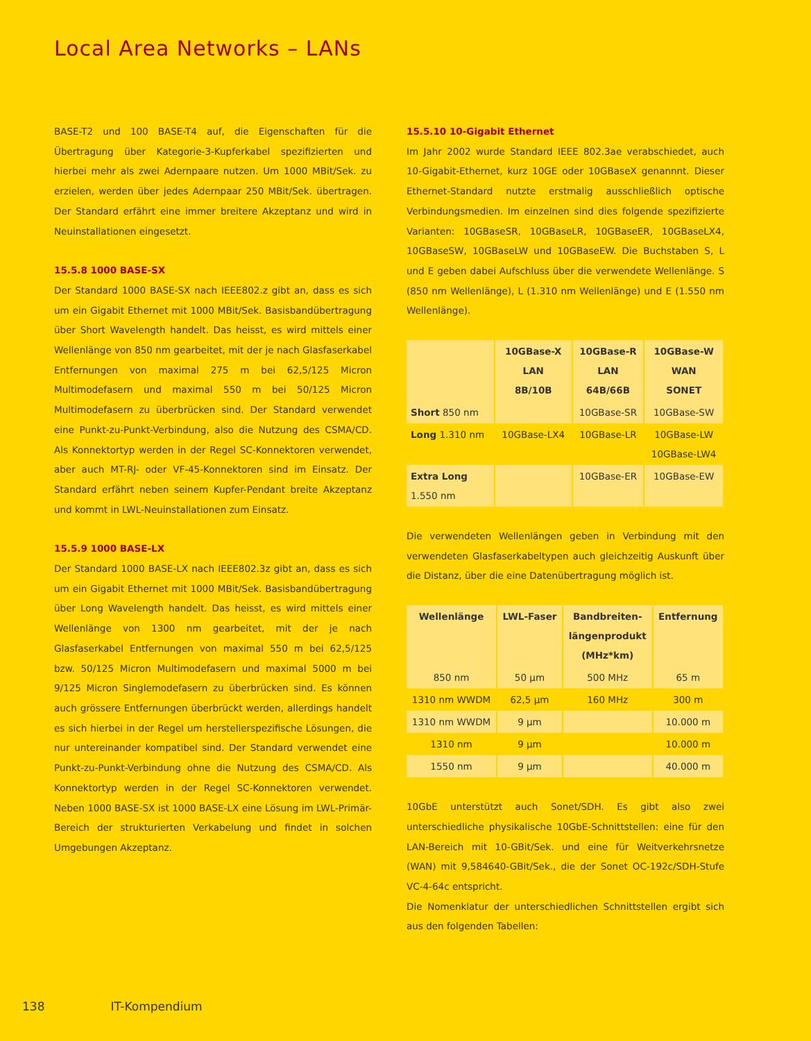Local Area Networks – LANs
BASE-T2 und 100 BASE-T4 auf, die Eigenschaften für die Übertragung über Kategorie-3-Kupferkabel spezifizierten und hierbei mehr als zwei Adernpaare nutzen. Um 1000 MBit/Sek. zu erzielen, werden über jedes Adernpaar 250 MBit/Sek. übertragen. Der Standard erfährt eine immer breitere Akzeptanz und wird in Neuinstallationen eingesetzt.
15.5.8 1000 BASE-SX
Der Standard 1000 BASE-SX nach IEEE802.z gibt an, dass es sich um ein Gigabit Ethernet mit 1000 MBit/Sek. Basisbandübertragung über Short Wavelength handelt. Das heisst, es wird mittels einer Wellenlänge von 850 nm gearbeitet, mit der je nach Glasfaserkabel Entfernungen von maximal 275 m bei 62,5/125 Micron Multimodefasern und maximal 550 m bei 50/125 Micron Multimodefasern zu überbrücken sind. Der Standard verwendet eine Punkt-zu-Punkt-Verbindung, also die Nutzung des CSMA/CD. Als Konnektortyp werden in der Regel SC-Konnektoren verwendet, aber auch MT-RJ- oder VF-45-Konnektoren sind im Einsatz. Der Standard erfährt neben seinem Kupfer-Pendant breite Akzeptanz und kommt in LWL-Neuinstallationen zum Einsatz.
15.5.9 1000 BASE-LX
Der Standard 1000 BASE-LX nach IEEE802.3z gibt an, dass es sich um ein Gigabit Ethernet mit 1000 MBit/Sek. Basisbandübertragung über Long Wavelength handelt. Das heisst, es wird mittels einer Wellenlänge von 1300 nm gearbeitet, mit der je nach Glasfaserkabel Entfernungen von maximal 550 m bei 62,5/125 bzw. 50/125 Micron Multimodefasern und maximal 5000 m bei 9/125 Micron Singlemodefasern zu überbrücken sind. Es können auch grössere Entfernungen überbrückt werden, allerdings handelt es sich hierbei in der Regel um herstellerspezifische Lösungen, die nur untereinander kompatibel sind. Der Standard verwendet eine Punkt-zu-Punkt-Verbindung ohne die Nutzung des CSMA/CD. Als Konnektortyp werden in der Regel SC-Konnektoren verwendet. Neben 1000 BASE-SX ist 1000 BASE-LX eine Lösung im LWL-Primär-Bereich der strukturierten Verkabelung und findet in solchen Umgebungen Akzeptanz.
15.5.10 10-Gigabit Ethernet
Im Jahr 2002 wurde Standard IEEE 802.3ae verabschiedet, auch 10-Gigabit-Ethernet, kurz 10GE oder 10GBaseX genannnt. Dieser Ethernet-Standard nutzte erstmalig ausschließlich optische Verbindungsmedien. Im einzelnen sind dies folgende spezifizierte Varianten: 10GBaseSR, 10GBaseLR, 10GBaseER, 10GBaseLX4, 10GBaseSW, 10GBaseLW und 10GBaseEW. Die Buchstaben S, L und E geben dabei Aufschluss über die verwendete Wellenlänge. S (850 nm Wellenlänge), L (1.310 nm Wellenlänge) und E (1.550 nm Wellenlänge).
| | 10GBase-X LAN 8B/10B | 10GBase-R LAN 64B/66B | 10GBase-W WAN SONET |
| --- | --- | --- | --- |
| Short 850 nm | | 10GBase-SR | 10GBase-SW |
| Long 1.310 nm | 10GBase-LX4 | 10GBase-LR | 10GBase-LW 10GBase-LW4 |
| Extra Long 1.550 nm | | 10GBase-ER | 10GBase-EW |
Die verwendeten Wellenlängen geben in Verbindung mit den verwendeten Glasfaserkabeltypen auch gleichzeitig Auskunft über die Distanz, über die eine Datenübertragung möglich ist.
| Wellenlänge | LWL-Faser | Bandbreiten- längenprodukt (MHz*km) | Entfernung |
| --- | --- | --- | --- |
| 850 nm | 50 µm | 500 MHz | 65 m |
| 1310 nm WWDM | 62,5 µm | 160 MHz | 300 m |
| 1310 nm WWDM | 9 µm | | 10.000 m |
| 1310 nm | 9 µm | | 10.000 m |
| 1550 nm | 9 µm | | 40.000 m |
10GbE unterstützt auch Sonet/SDH. Es gibt also zwei unterschiedliche physikalische 10GbE-Schnittstellen: eine für den LAN-Bereich mit 10-GBit/Sek. und eine für Weitverkehrsnetze (WAN) mit 9,584640-GBit/Sek., die der Sonet OC-192c/SDH-Stufe VC-4-64c entspricht.
Die Nomenklatur der unterschiedlichen Schnittstellen ergibt sich aus den folgenden Tabellen:
138 IT-Kompendium